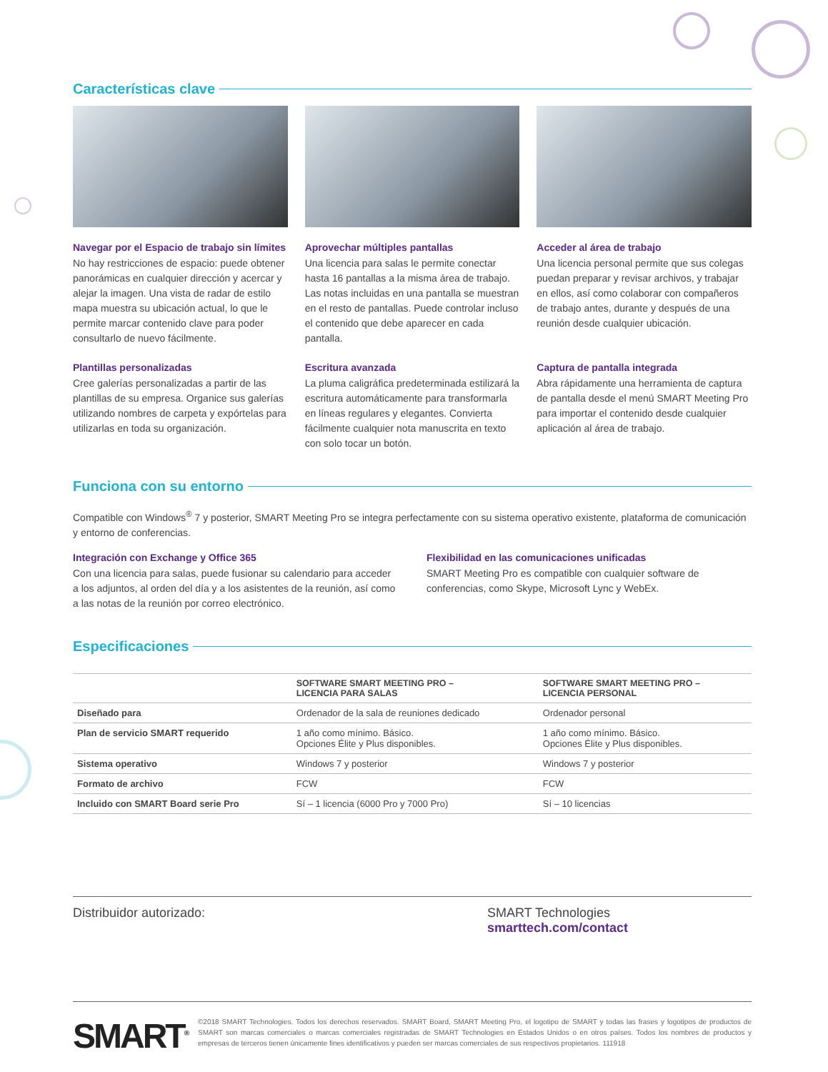Características clave
Navegar por el Espacio de trabajo sin límites
No hay restricciones de espacio: puede obtener panorámicas en cualquier dirección y acercar y alejar la imagen. Una vista de radar de estilo mapa muestra su ubicación actual, lo que le permite marcar contenido clave para poder consultarlo de nuevo fácilmente.
Aprovechar múltiples pantallas
Una licencia para salas le permite conectar hasta 16 pantallas a la misma área de trabajo. Las notas incluidas en una pantalla se muestran en el resto de pantallas. Puede controlar incluso el contenido que debe aparecer en cada pantalla.
Acceder al área de trabajo
Una licencia personal permite que sus colegas puedan preparar y revisar archivos, y trabajar en ellos, así como colaborar con compañeros de trabajo antes, durante y después de una reunión desde cualquier ubicación.
Plantillas personalizadas
Cree galerías personalizadas a partir de las plantillas de su empresa. Organice sus galerías utilizando nombres de carpeta y expórtelas para utilizarlas en toda su organización.
Escritura avanzada
La pluma caligráfica predeterminada estilizará la escritura automáticamente para transformarla en líneas regulares y elegantes. Convierta fácilmente cualquier nota manuscrita en texto con solo tocar un botón.
Captura de pantalla integrada
Abra rápidamente una herramienta de captura de pantalla desde el menú SMART Meeting Pro para importar el contenido desde cualquier aplicación al área de trabajo.
Funciona con su entorno
Compatible con Windows<sup>®</sup> 7 y posterior, SMART Meeting Pro se integra perfectamente con su sistema operativo existente, plataforma de comunicación y entorno de conferencias.
Integración con Exchange y Office 365
Con una licencia para salas, puede fusionar su calendario para acceder a los adjuntos, al orden del día y a los asistentes de la reunión, así como a las notas de la reunión por correo electrónico.
Flexibilidad en las comunicaciones unificadas
SMART Meeting Pro es compatible con cualquier software de conferencias, como Skype, Microsoft Lync y WebEx.
Especificaciones
| | SOFTWARE SMART MEETING PRO – LICENCIA PARA SALAS | SOFTWARE SMART MEETING PRO – LICENCIA PERSONAL |
| --- | --- | --- |
| Diseñado para | Ordenador de la sala de reuniones dedicado | Ordenador personal |
| Plan de servicio SMART requerido | 1 año como mínimo. Básico. Opciones Élite y Plus disponibles. | 1 año como mínimo. Básico. Opciones Élite y Plus disponibles. |
| Sistema operativo | Windows 7 y posterior | Windows 7 y posterior |
| Formato de archivo | FCW | FCW |
| Incluido con SMART Board serie Pro | Sí – 1 licencia (6000 Pro y 7000 Pro) | Sí – 10 licencias |
Distribuidor autorizado:
SMART Technologies
smarttech.com/contact
SMART<sup>®</sup>
©2018 SMART Technologies. Todos los derechos reservados. SMART Board, SMART Meeting Pro, el logotipo de SMART y todas las frases y logotipos de productos de SMART son marcas comerciales o marcas comerciales registradas de SMART Technologies en Estados Unidos o en otros países. Todos los nombres de productos y empresas de terceros tienen únicamente fines identificativos y pueden ser marcas comerciales de sus respectivos propietarios. 111918